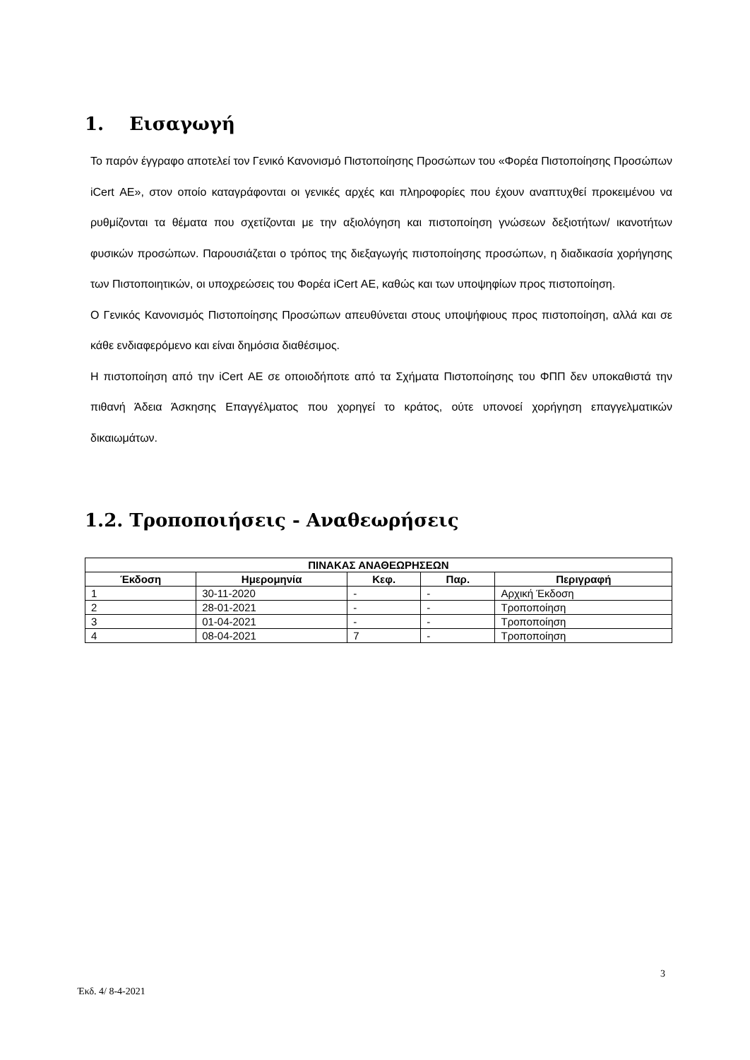1. Εισαγωγή
Το παρόν έγγραφο αποτελεί τον Γενικό Κανονισμό Πιστοποίησης Προσώπων του «Φορέα Πιστοποίησης Προσώπων iCert ΑΕ», στον οποίο καταγράφονται οι γενικές αρχές και πληροφορίες που έχουν αναπτυχθεί προκειμένου να ρυθμίζονται τα θέματα που σχετίζονται με την αξιολόγηση και πιστοποίηση γνώσεων δεξιοτήτων/ ικανοτήτων φυσικών προσώπων. Παρουσιάζεται ο τρόπος της διεξαγωγής πιστοποίησης προσώπων, η διαδικασία χορήγησης των Πιστοποιητικών, οι υποχρεώσεις του Φορέα iCert ΑΕ, καθώς και των υποψηφίων προς πιστοποίηση.
Ο Γενικός Κανονισμός Πιστοποίησης Προσώπων απευθύνεται στους υποψήφιους προς πιστοποίηση, αλλά και σε κάθε ενδιαφερόμενο και είναι δημόσια διαθέσιμος.
Η πιστοποίηση από την iCert ΑΕ σε οποιοδήποτε από τα Σχήματα Πιστοποίησης του ΦΠΠ δεν υποκαθιστά την πιθανή Άδεια Άσκησης Επαγγέλματος που χορηγεί το κράτος, ούτε υπονοεί χορήγηση επαγγελματικών δικαιωμάτων.
1.2. Τροποποιήσεις - Αναθεωρήσεις
| ΠΙΝΑΚΑΣ ΑΝΑΘΕΩΡΗΣΕΩΝ | | | | |
| --- | --- | --- | --- | --- |
| Έκδοση | Ημερομηνία | Κεφ. | Παρ. | Περιγραφή |
| 1 | 30-11-2020 | - | - | Αρχική Έκδοση |
| 2 | 28-01-2021 | - | - | Τροποποίηση |
| 3 | 01-04-2021 | - | - | Τροποποίηση |
| 4 | 08-04-2021 | 7 | - | Τροποποίηση |
3
Έκδ. 4/ 8-4-2021